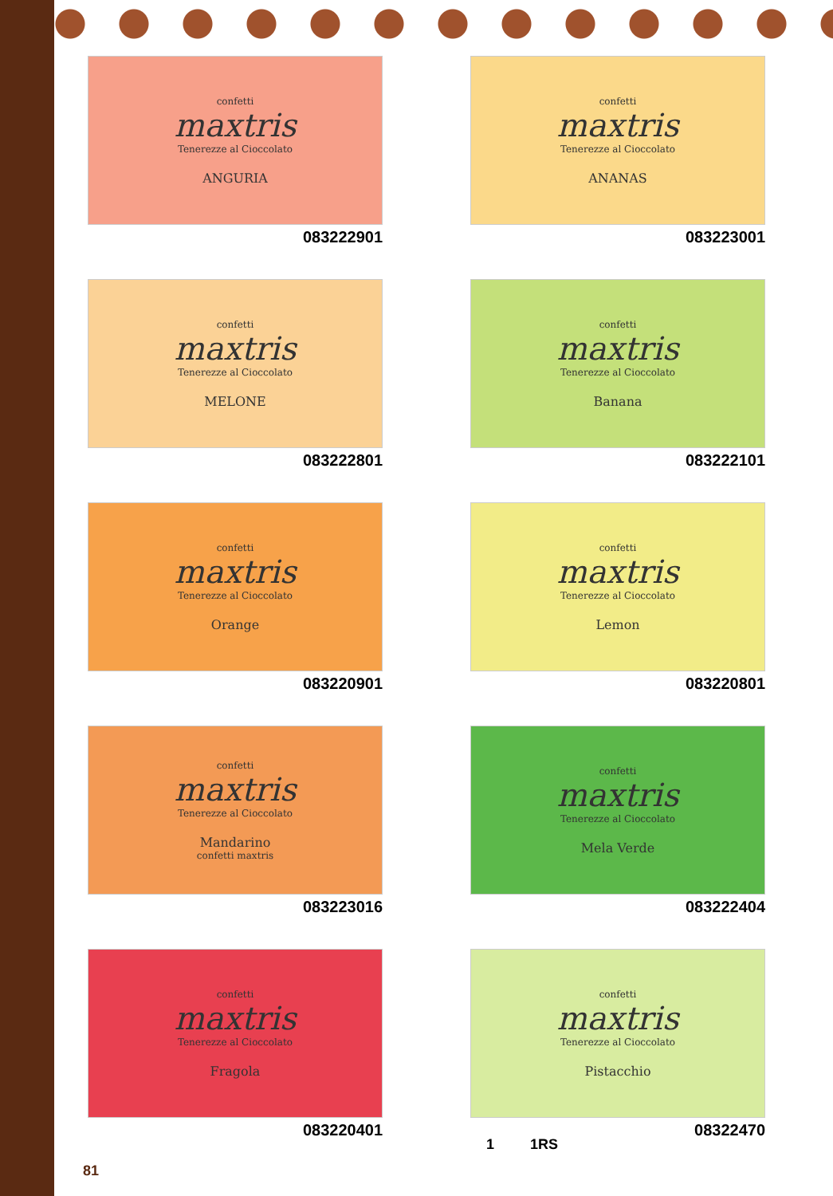confetti
maxtris
Tenerezze al Cioccolato
ANGURIA
083222901
confetti
maxtris
Tenerezze al Cioccolato
ANANAS
083223001
confetti
maxtris
Tenerezze al Cioccolato
MELONE
083222801
confetti
maxtris
Tenerezze al Cioccolato
Banana
083222101
confetti
maxtris
Tenerezze al Cioccolato
Orange
083220901
confetti
maxtris
Tenerezze al Cioccolato
Lemon
083220801
confetti
maxtris
Tenerezze al Cioccolato
Mandarino
confetti maxtris
083223016
confetti
maxtris
Tenerezze al Cioccolato
Mela Verde
083222404
confetti
maxtris
Tenerezze al Cioccolato
Fragola
083220401
confetti
maxtris
Tenerezze al Cioccolato
Pistacchio
08322470
1 1RS
81